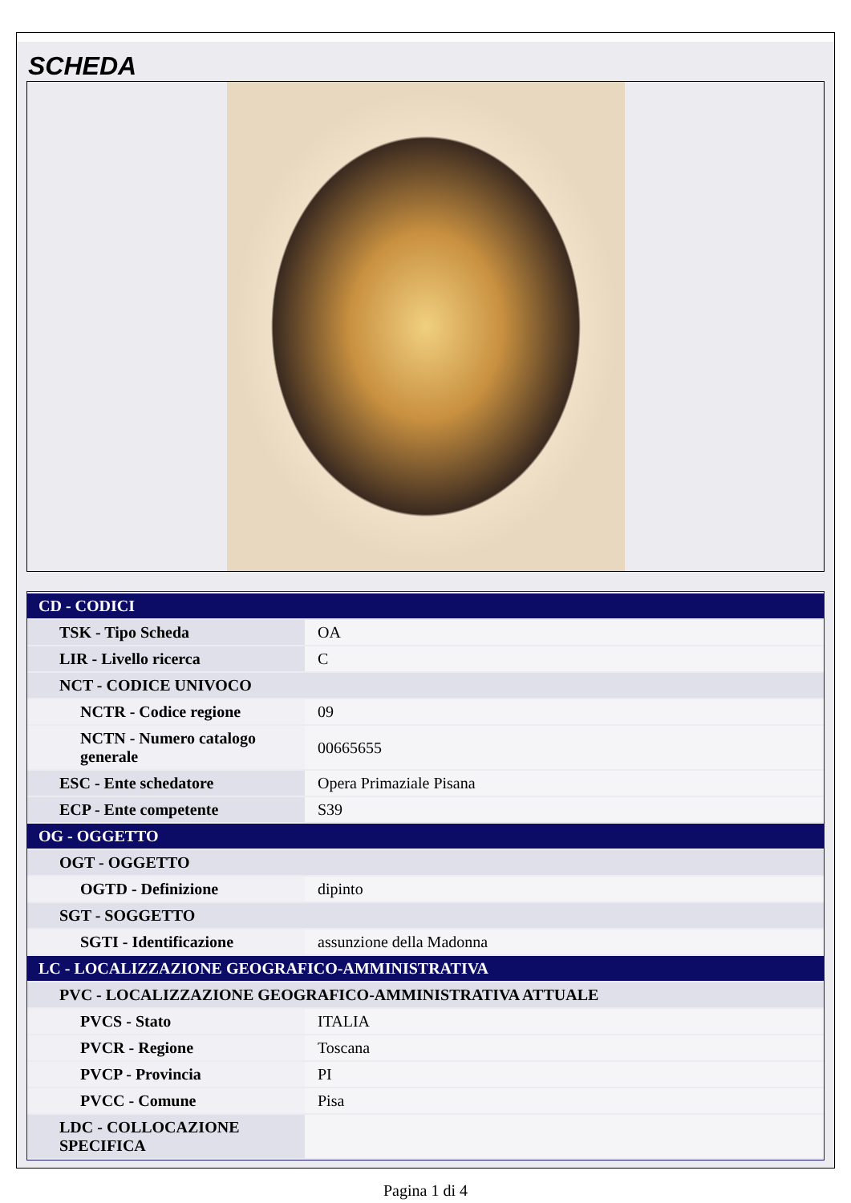SCHEDA
| CD - CODICI | |
| TSK - Tipo Scheda | OA |
| LIR - Livello ricerca | C |
| NCT - CODICE UNIVOCO | |
| NCTR - Codice regione | 09 |
| NCTN - Numero catalogo generale | 00665655 |
| ESC - Ente schedatore | Opera Primaziale Pisana |
| ECP - Ente competente | S39 |
| OG - OGGETTO | |
| OGT - OGGETTO | |
| OGTD - Definizione | dipinto |
| SGT - SOGGETTO | |
| SGTI - Identificazione | assunzione della Madonna |
| LC - LOCALIZZAZIONE GEOGRAFICO-AMMINISTRATIVA | |
| PVC - LOCALIZZAZIONE GEOGRAFICO-AMMINISTRATIVA ATTUALE | |
| PVCS - Stato | ITALIA |
| PVCR - Regione | Toscana |
| PVCP - Provincia | PI |
| PVCC - Comune | Pisa |
| LDC - COLLOCAZIONE SPECIFICA | |
Pagina 1 di 4